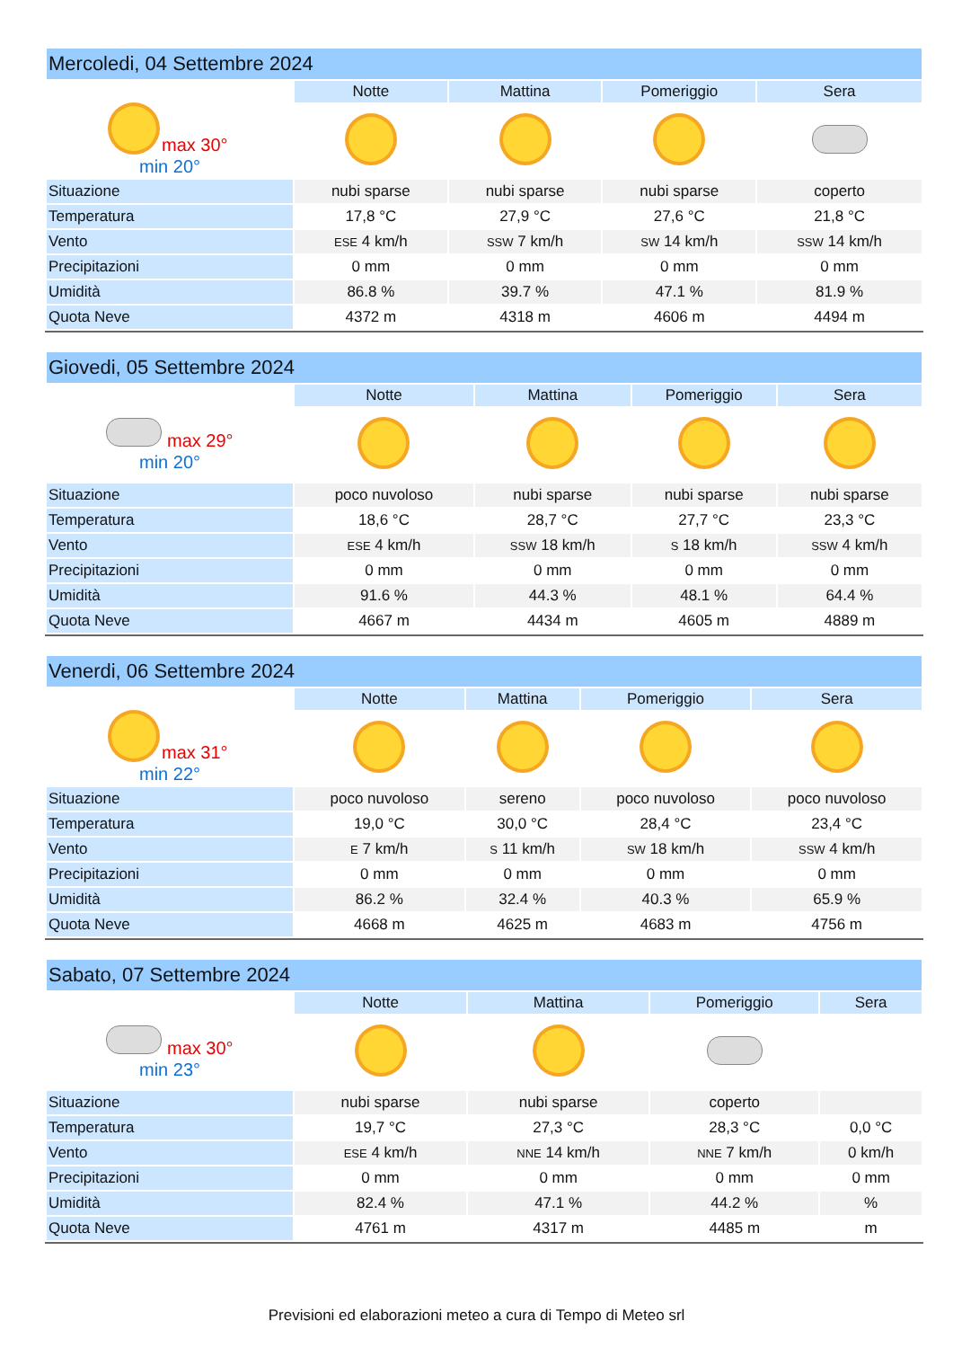| Mercoledi, 04 Settembre 2024 | | | | |
| | Notte | Mattina | Pomeriggio | Sera |
| max 30° min 20° | | | | |
| Situazione | nubi sparse | nubi sparse | nubi sparse | coperto |
| Temperatura | 17,8 °C | 27,9 °C | 27,6 °C | 21,8 °C |
| Vento | ESE 4 km/h | SSW 7 km/h | SW 14 km/h | SSW 14 km/h |
| Precipitazioni | 0 mm | 0 mm | 0 mm | 0 mm |
| Umidità | 86.8 % | 39.7 % | 47.1 % | 81.9 % |
| Quota Neve | 4372 m | 4318 m | 4606 m | 4494 m |
| Giovedi, 05 Settembre 2024 | | | | |
| | Notte | Mattina | Pomeriggio | Sera |
| max 29° min 20° | | | | |
| Situazione | poco nuvoloso | nubi sparse | nubi sparse | nubi sparse |
| Temperatura | 18,6 °C | 28,7 °C | 27,7 °C | 23,3 °C |
| Vento | ESE 4 km/h | SSW 18 km/h | S 18 km/h | SSW 4 km/h |
| Precipitazioni | 0 mm | 0 mm | 0 mm | 0 mm |
| Umidità | 91.6 % | 44.3 % | 48.1 % | 64.4 % |
| Quota Neve | 4667 m | 4434 m | 4605 m | 4889 m |
| Venerdi, 06 Settembre 2024 | | | | |
| | Notte | Mattina | Pomeriggio | Sera |
| max 31° min 22° | | | | |
| Situazione | poco nuvoloso | sereno | poco nuvoloso | poco nuvoloso |
| Temperatura | 19,0 °C | 30,0 °C | 28,4 °C | 23,4 °C |
| Vento | E 7 km/h | S 11 km/h | SW 18 km/h | SSW 4 km/h |
| Precipitazioni | 0 mm | 0 mm | 0 mm | 0 mm |
| Umidità | 86.2 % | 32.4 % | 40.3 % | 65.9 % |
| Quota Neve | 4668 m | 4625 m | 4683 m | 4756 m |
| Sabato, 07 Settembre 2024 | | | | |
| | Notte | Mattina | Pomeriggio | Sera |
| max 30° min 23° | | | | |
| Situazione | nubi sparse | nubi sparse | coperto | |
| Temperatura | 19,7 °C | 27,3 °C | 28,3 °C | 0,0 °C |
| Vento | ESE 4 km/h | NNE 14 km/h | NNE 7 km/h | 0 km/h |
| Precipitazioni | 0 mm | 0 mm | 0 mm | 0 mm |
| Umidità | 82.4 % | 47.1 % | 44.2 % | % |
| Quota Neve | 4761 m | 4317 m | 4485 m | m |
Previsioni ed elaborazioni meteo a cura di Tempo di Meteo srl